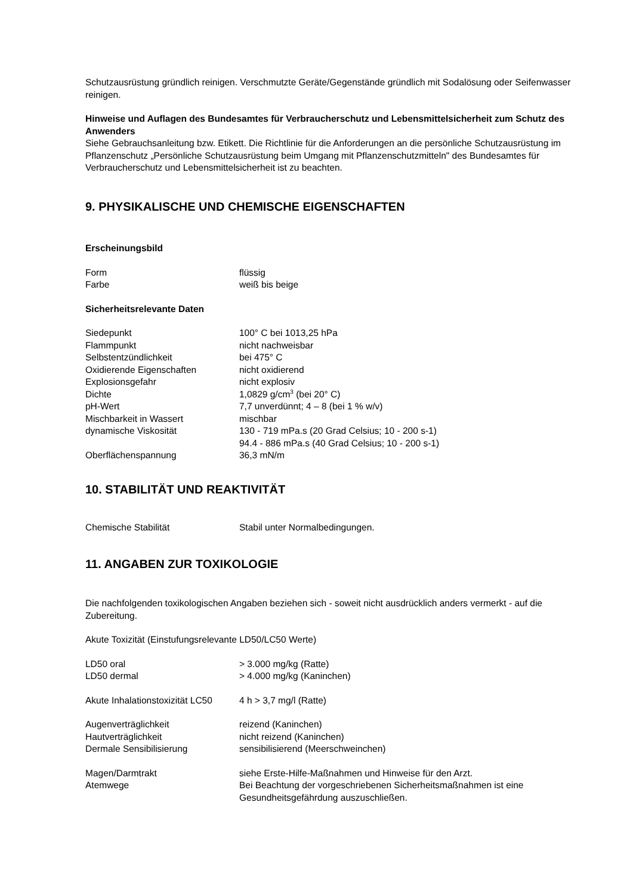Schutzausrüstung gründlich reinigen. Verschmutzte Geräte/Gegenstände gründlich mit Sodalösung oder Seifenwasser reinigen.
Hinweise und Auflagen des Bundesamtes für Verbraucherschutz und Lebensmittelsicherheit zum Schutz des Anwenders
Siehe Gebrauchsanleitung bzw. Etikett. Die Richtlinie für die Anforderungen an die persönliche Schutzausrüstung im Pflanzenschutz „Persönliche Schutzausrüstung beim Umgang mit Pflanzenschutzmitteln" des Bundesamtes für Verbraucherschutz und Lebensmittelsicherheit ist zu beachten.
9. PHYSIKALISCHE UND CHEMISCHE EIGENSCHAFTEN
Erscheinungsbild
| Form | flüssig |
| Farbe | weiß bis beige |
Sicherheitsrelevante Daten
| Siedepunkt | 100° C bei 1013,25 hPa |
| Flammpunkt | nicht nachweisbar |
| Selbstentzündlichkeit | bei 475° C |
| Oxidierende Eigenschaften | nicht oxidierend |
| Explosionsgefahr | nicht explosiv |
| Dichte | 1,0829 g/cm<sup>3</sup> (bei 20° C) |
| pH-Wert | 7,7 unverdünnt; 4 – 8 (bei 1 % w/v) |
| Mischbarkeit in Wassert | mischbar |
| dynamische Viskosität | 130 - 719 mPa.s (20 Grad Celsius; 10 - 200 s-1) 94.4 - 886 mPa.s (40 Grad Celsius; 10 - 200 s-1) |
| Oberflächenspannung | 36,3 mN/m |
10. STABILITÄT UND REAKTIVITÄT
| Chemische Stabilität | Stabil unter Normalbedingungen. |
11. ANGABEN ZUR TOXIKOLOGIE
Die nachfolgenden toxikologischen Angaben beziehen sich - soweit nicht ausdrücklich anders vermerkt - auf die Zubereitung.
Akute Toxizität (Einstufungsrelevante LD50/LC50 Werte)
| LD50 oral | > 3.000 mg/kg (Ratte) |
| LD50 dermal | > 4.000 mg/kg (Kaninchen) |
| Akute Inhalationstoxizität LC50 | 4 h > 3,7 mg/l (Ratte) |
| Augenverträglichkeit | reizend (Kaninchen) |
| Hautverträglichkeit | nicht reizend (Kaninchen) |
| Dermale Sensibilisierung | sensibilisierend (Meerschweinchen) |
| Magen/Darmtrakt | siehe Erste-Hilfe-Maßnahmen und Hinweise für den Arzt. |
| Atemwege | Bei Beachtung der vorgeschriebenen Sicherheitsmaßnahmen ist eine Gesundheitsgefährdung auszuschließen. |